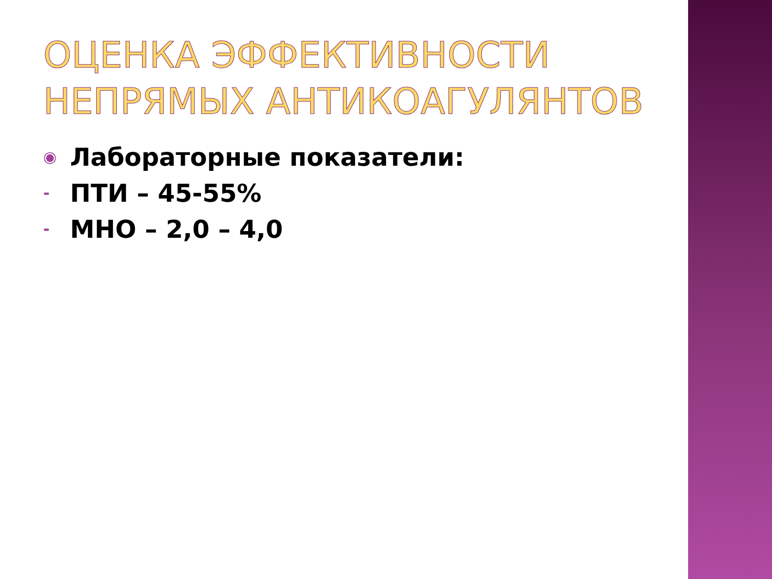ОЦЕНКА ЭФФЕКТИВНОСТИ НЕПРЯМЫХ АНТИКОАГУЛЯНТОВ
◉ Лабораторные показатели:
- ПТИ – 45-55%
- МНО – 2,0 – 4,0